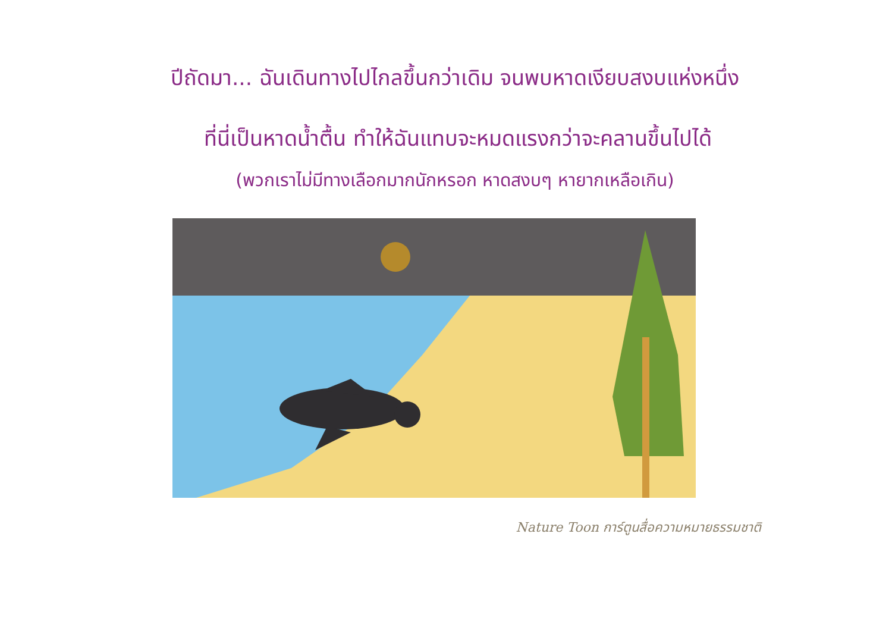ปีถัดมา... ฉันเดินทางไปไกลขึ้นกว่าเดิม จนพบหาดเงียบสงบแห่งหนึ่ง
ที่นี่เป็นหาดน้ำตื้น ทำให้ฉันแทบจะหมดแรงกว่าจะคลานขึ้นไปได้
(พวกเราไม่มีทางเลือกมากนักหรอก หาดสงบๆ หายากเหลือเกิน)
Nature Toon การ์ตูนสื่อความหมายธรรมชาติ